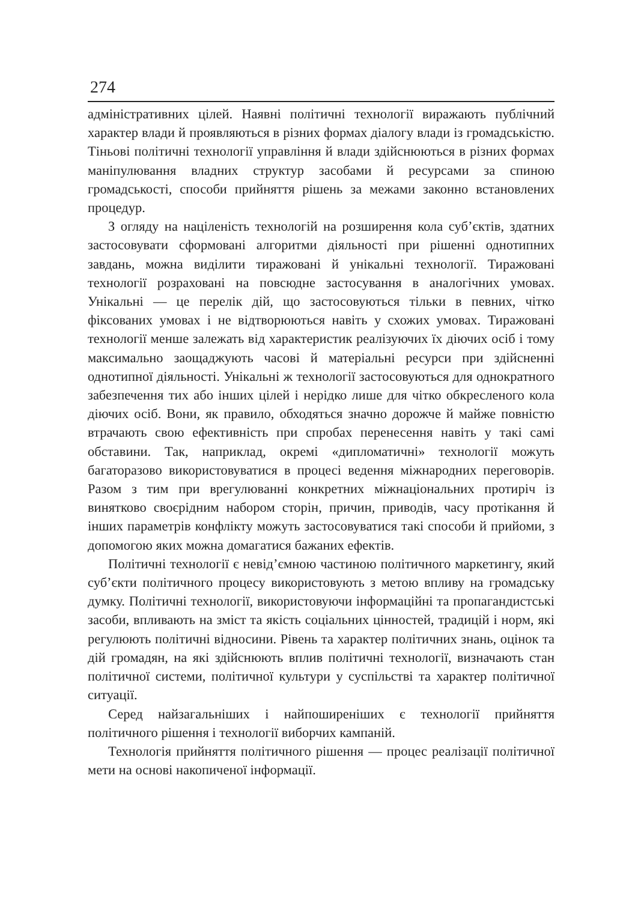274
адміністративних цілей. Наявні політичні технології виражають публічний характер влади й проявляються в різних формах діалогу влади із громадськістю. Тіньові політичні технології управління й влади здійснюються в різних формах маніпулювання владних структур засобами й ресурсами за спиною громадськості, способи прийняття рішень за межами законно встановлених процедур.
З огляду на націленість технологій на розширення кола суб’єктів, здатних застосовувати сформовані алгоритми діяльності при рішенні однотипних завдань, можна виділити тиражовані й унікальні технології. Тиражовані технології розраховані на повсюдне застосування в аналогічних умовах. Унікальні — це перелік дій, що застосовуються тільки в певних, чітко фіксованих умовах і не відтворюються навіть у схожих умовах. Тиражовані технології менше залежать від характеристик реалізуючих їх діючих осіб і тому максимально заощаджують часові й матеріальні ресурси при здійсненні однотипної діяльності. Унікальні ж технології застосовуються для однократного забезпечення тих або інших цілей і нерідко лише для чітко обкресленого кола діючих осіб. Вони, як правило, обходяться значно дорожче й майже повністю втрачають свою ефективність при спробах перенесення навіть у такі самі обставини. Так, наприклад, окремі «дипломатичні» технології можуть багаторазово використовуватися в процесі ведення міжнародних переговорів. Разом з тим при врегулюванні конкретних міжнаціональних протиріч із винятково своєрідним набором сторін, причин, приводів, часу протікання й інших параметрів конфлікту можуть застосовуватися такі способи й прийоми, з допомогою яких можна домагатися бажаних ефектів.
Політичні технології є невід’ємною частиною політичного маркетингу, який суб’єкти політичного процесу використовують з метою впливу на громадську думку. Політичні технології, використовуючи інформаційні та пропагандистські засоби, впливають на зміст та якість соціальних цінностей, традицій і норм, які регулюють політичні відносини. Рівень та характер політичних знань, оцінок та дій громадян, на які здійснюють вплив політичні технології, визначають стан політичної системи, політичної культури у суспільстві та характер політичної ситуації.
Серед найзагальніших і найпоширеніших є технології прийняття політичного рішення і технології виборчих кампаній.
Технологія прийняття політичного рішення — процес реалізації політичної мети на основі накопиченої інформації.